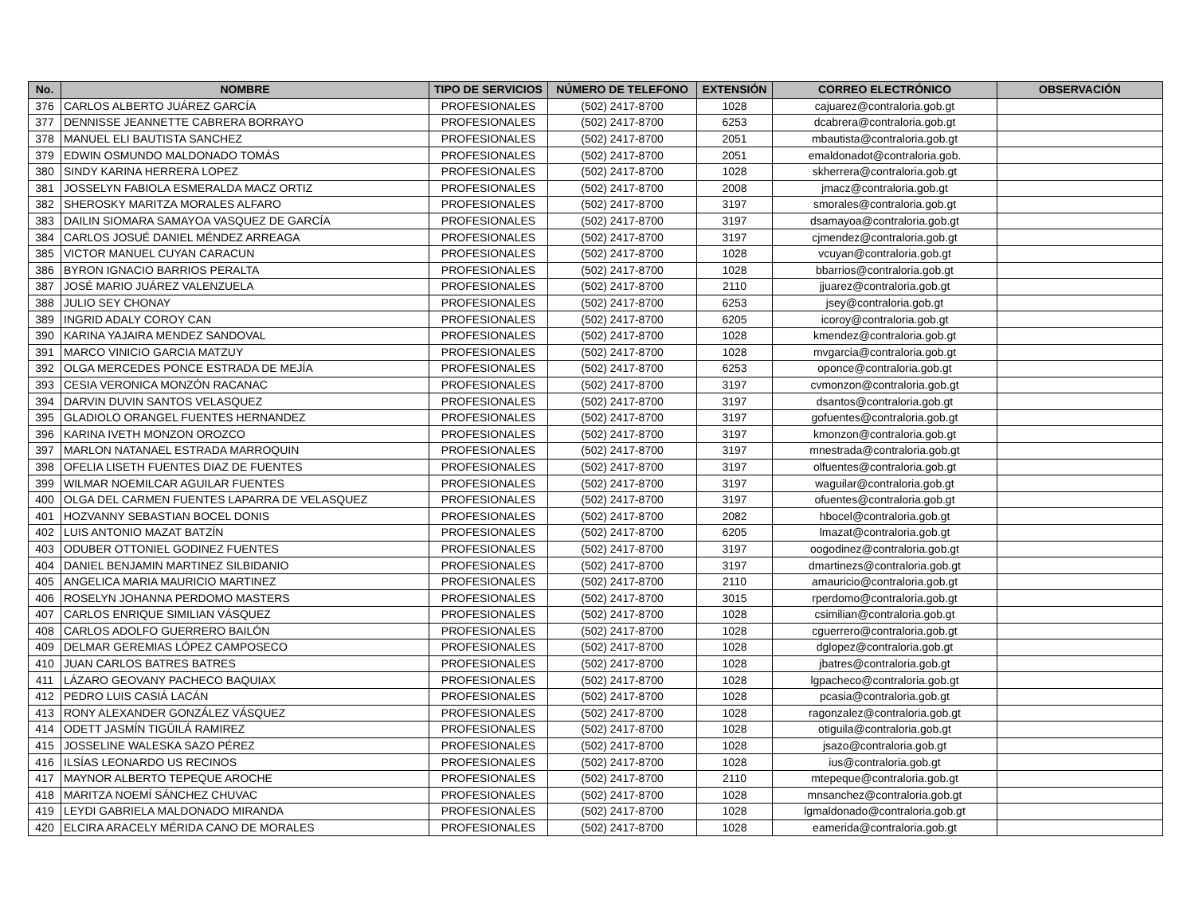| No. | NOMBRE | TIPO DE SERVICIOS | NÚMERO DE TELEFONO | EXTENSIÓN | CORREO ELECTRÓNICO | OBSERVACIÓN |
| --- | --- | --- | --- | --- | --- | --- |
| 376 | CARLOS ALBERTO JUÁREZ GARCÍA | PROFESIONALES | (502) 2417-8700 | 1028 | cajuarez@contraloria.gob.gt | |
| 377 | DENNISSE JEANNETTE CABRERA BORRAYO | PROFESIONALES | (502) 2417-8700 | 6253 | dcabrera@contraloria.gob.gt | |
| 378 | MANUEL ELI BAUTISTA SANCHEZ | PROFESIONALES | (502) 2417-8700 | 2051 | mbautista@contraloria.gob.gt | |
| 379 | EDWIN OSMUNDO MALDONADO TOMÁS | PROFESIONALES | (502) 2417-8700 | 2051 | emaldonadot@contraloria.gob. | |
| 380 | SINDY KARINA HERRERA LOPEZ | PROFESIONALES | (502) 2417-8700 | 1028 | skherrera@contraloria.gob.gt | |
| 381 | JOSSELYN FABIOLA ESMERALDA MACZ ORTIZ | PROFESIONALES | (502) 2417-8700 | 2008 | jmacz@contraloria.gob.gt | |
| 382 | SHEROSKY MARITZA MORALES ALFARO | PROFESIONALES | (502) 2417-8700 | 3197 | smorales@contraloria.gob.gt | |
| 383 | DAILIN SIOMARA SAMAYOA VASQUEZ DE GARCÍA | PROFESIONALES | (502) 2417-8700 | 3197 | dsamayoa@contraloria.gob.gt | |
| 384 | CARLOS JOSUÉ DANIEL MÉNDEZ ARREAGA | PROFESIONALES | (502) 2417-8700 | 3197 | cjmendez@contraloria.gob.gt | |
| 385 | VICTOR MANUEL CUYAN CARACUN | PROFESIONALES | (502) 2417-8700 | 1028 | vcuyan@contraloria.gob.gt | |
| 386 | BYRON IGNACIO BARRIOS PERALTA | PROFESIONALES | (502) 2417-8700 | 1028 | bbarrios@contraloria.gob.gt | |
| 387 | JOSÉ MARIO JUÁREZ VALENZUELA | PROFESIONALES | (502) 2417-8700 | 2110 | jjuarez@contraloria.gob.gt | |
| 388 | JULIO SEY CHONAY | PROFESIONALES | (502) 2417-8700 | 6253 | jsey@contraloria.gob.gt | |
| 389 | INGRID ADALY COROY CAN | PROFESIONALES | (502) 2417-8700 | 6205 | icoroy@contraloria.gob.gt | |
| 390 | KARINA YAJAIRA MENDEZ SANDOVAL | PROFESIONALES | (502) 2417-8700 | 1028 | kmendez@contraloria.gob.gt | |
| 391 | MARCO VINICIO GARCIA MATZUY | PROFESIONALES | (502) 2417-8700 | 1028 | mvgarcia@contraloria.gob.gt | |
| 392 | OLGA MERCEDES PONCE ESTRADA DE MEJÍA | PROFESIONALES | (502) 2417-8700 | 6253 | oponce@contraloria.gob.gt | |
| 393 | CESIA VERONICA MONZÓN RACANAC | PROFESIONALES | (502) 2417-8700 | 3197 | cvmonzon@contraloria.gob.gt | |
| 394 | DARVIN DUVIN SANTOS VELASQUEZ | PROFESIONALES | (502) 2417-8700 | 3197 | dsantos@contraloria.gob.gt | |
| 395 | GLADIOLO ORANGEL FUENTES HERNANDEZ | PROFESIONALES | (502) 2417-8700 | 3197 | gofuentes@contraloria.gob.gt | |
| 396 | KARINA IVETH MONZON OROZCO | PROFESIONALES | (502) 2417-8700 | 3197 | kmonzon@contraloria.gob.gt | |
| 397 | MARLON NATANAEL ESTRADA MARROQUIN | PROFESIONALES | (502) 2417-8700 | 3197 | mnestrada@contraloria.gob.gt | |
| 398 | OFELIA LISETH FUENTES DIAZ DE FUENTES | PROFESIONALES | (502) 2417-8700 | 3197 | olfuentes@contraloria.gob.gt | |
| 399 | WILMAR NOEMILCAR AGUILAR FUENTES | PROFESIONALES | (502) 2417-8700 | 3197 | waguilar@contraloria.gob.gt | |
| 400 | OLGA DEL CARMEN FUENTES LAPARRA DE VELASQUEZ | PROFESIONALES | (502) 2417-8700 | 3197 | ofuentes@contraloria.gob.gt | |
| 401 | HOZVANNY SEBASTIAN BOCEL DONIS | PROFESIONALES | (502) 2417-8700 | 2082 | hbocel@contraloria.gob.gt | |
| 402 | LUIS ANTONIO MAZAT BATZÍN | PROFESIONALES | (502) 2417-8700 | 6205 | lmazat@contraloria.gob.gt | |
| 403 | ODUBER OTTONIEL GODINEZ FUENTES | PROFESIONALES | (502) 2417-8700 | 3197 | oogodinez@contraloria.gob.gt | |
| 404 | DANIEL BENJAMIN MARTINEZ SILBIDANIO | PROFESIONALES | (502) 2417-8700 | 3197 | dmartinezs@contraloria.gob.gt | |
| 405 | ANGELICA MARIA MAURICIO MARTINEZ | PROFESIONALES | (502) 2417-8700 | 2110 | amauricio@contraloria.gob.gt | |
| 406 | ROSELYN JOHANNA PERDOMO MASTERS | PROFESIONALES | (502) 2417-8700 | 3015 | rperdomo@contraloria.gob.gt | |
| 407 | CARLOS ENRIQUE SIMILIAN VÁSQUEZ | PROFESIONALES | (502) 2417-8700 | 1028 | csimilian@contraloria.gob.gt | |
| 408 | CARLOS ADOLFO GUERRERO BAILÓN | PROFESIONALES | (502) 2417-8700 | 1028 | cguerrero@contraloria.gob.gt | |
| 409 | DELMAR GEREMIAS LÓPEZ CAMPOSECO | PROFESIONALES | (502) 2417-8700 | 1028 | dglopez@contraloria.gob.gt | |
| 410 | JUAN CARLOS BATRES BATRES | PROFESIONALES | (502) 2417-8700 | 1028 | jbatres@contraloria.gob.gt | |
| 411 | LÁZARO GEOVANY PACHECO BAQUIAX | PROFESIONALES | (502) 2417-8700 | 1028 | lgpacheco@contraloria.gob.gt | |
| 412 | PEDRO LUIS CASIÁ LACÁN | PROFESIONALES | (502) 2417-8700 | 1028 | pcasia@contraloria.gob.gt | |
| 413 | RONY ALEXANDER GONZÁLEZ VÁSQUEZ | PROFESIONALES | (502) 2417-8700 | 1028 | ragonzalez@contraloria.gob.gt | |
| 414 | ODETT JASMÍN TIGÜILÁ RAMIREZ | PROFESIONALES | (502) 2417-8700 | 1028 | otiguila@contraloria.gob.gt | |
| 415 | JOSSELINE WALESKA SAZO PÉREZ | PROFESIONALES | (502) 2417-8700 | 1028 | jsazo@contraloria.gob.gt | |
| 416 | ILSÍAS LEONARDO US RECINOS | PROFESIONALES | (502) 2417-8700 | 1028 | ius@contraloria.gob.gt | |
| 417 | MAYNOR ALBERTO TEPEQUE AROCHE | PROFESIONALES | (502) 2417-8700 | 2110 | mtepeque@contraloria.gob.gt | |
| 418 | MARITZA NOEMÍ SÁNCHEZ CHUVAC | PROFESIONALES | (502) 2417-8700 | 1028 | mnsanchez@contraloria.gob.gt | |
| 419 | LEYDI GABRIELA MALDONADO MIRANDA | PROFESIONALES | (502) 2417-8700 | 1028 | lgmaldonado@contraloria.gob.gt | |
| 420 | ELCIRA ARACELY MÉRIDA CANO DE MORALES | PROFESIONALES | (502) 2417-8700 | 1028 | eamerida@contraloria.gob.gt | |